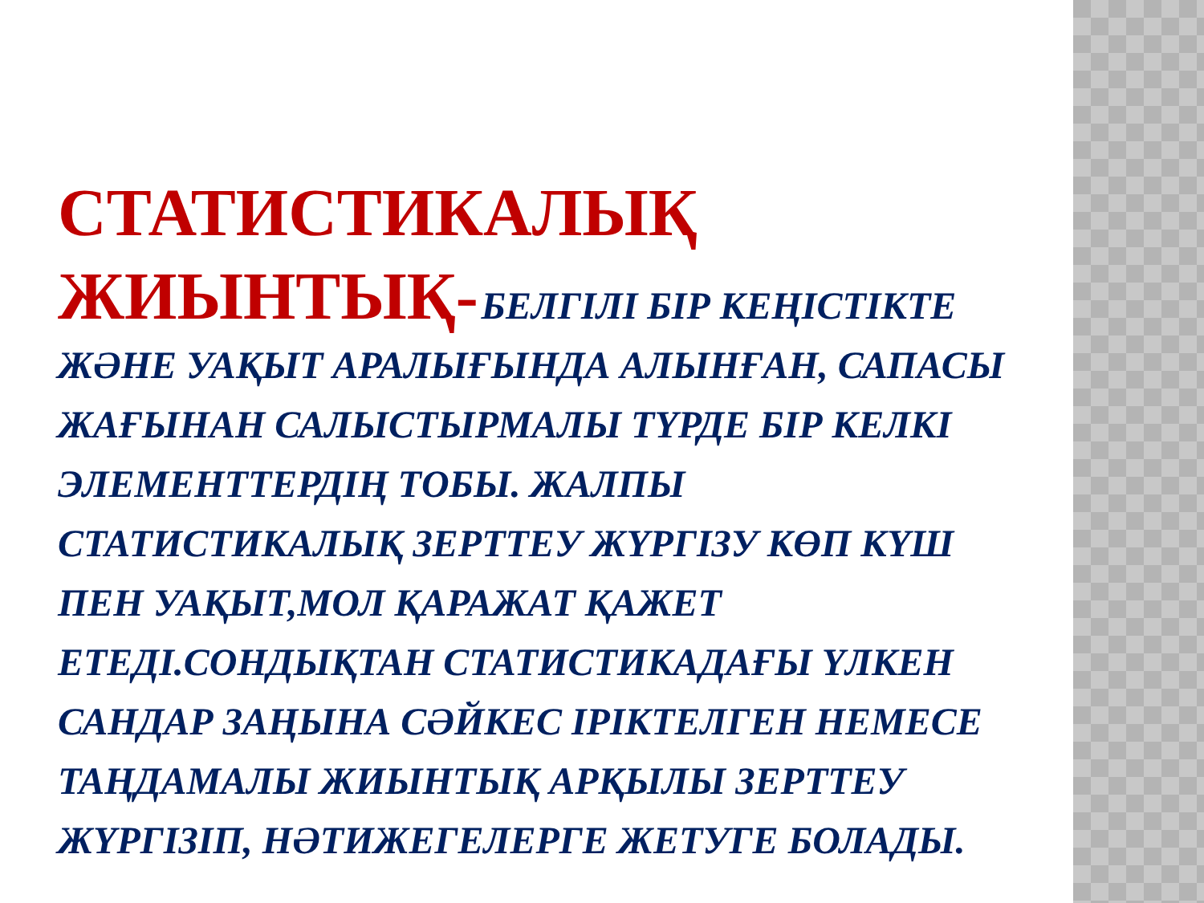СТАТИСТИКАЛЫҚ ЖИЫНТЫҚ- БЕЛГІЛІ БІР КЕҢІСТІКТЕ ЖӘНЕ УАҚЫТ АРАЛЫҒЫНДА АЛЫНҒАН, САПАСЫ ЖАҒЫНАН САЛЫСТЫРМАЛЫ ТҮРДЕ БІР КЕЛКІ ЭЛЕМЕНТТЕРДІҢ ТОБЫ. ЖАЛПЫ СТАТИСТИКАЛЫҚ ЗЕРТТЕУ ЖҮРГІЗУ КӨП КҮШ ПЕН УАҚЫТ,МОЛ ҚАРАЖАТ ҚАЖЕТ ЕТЕДІ.СОНДЫҚТАН СТАТИСТИКАДАҒЫ ҮЛКЕН САНДАР ЗАҢЫНА СӘЙКЕС ІРІКТЕЛГЕН НЕМЕСЕ ТАҢДАМАЛЫ ЖИЫНТЫҚ АРҚЫЛЫ ЗЕРТТЕУ ЖҮРГІЗІП, НӘТИЖЕГЕЛЕРГЕ ЖЕТУГЕ БОЛАДЫ.